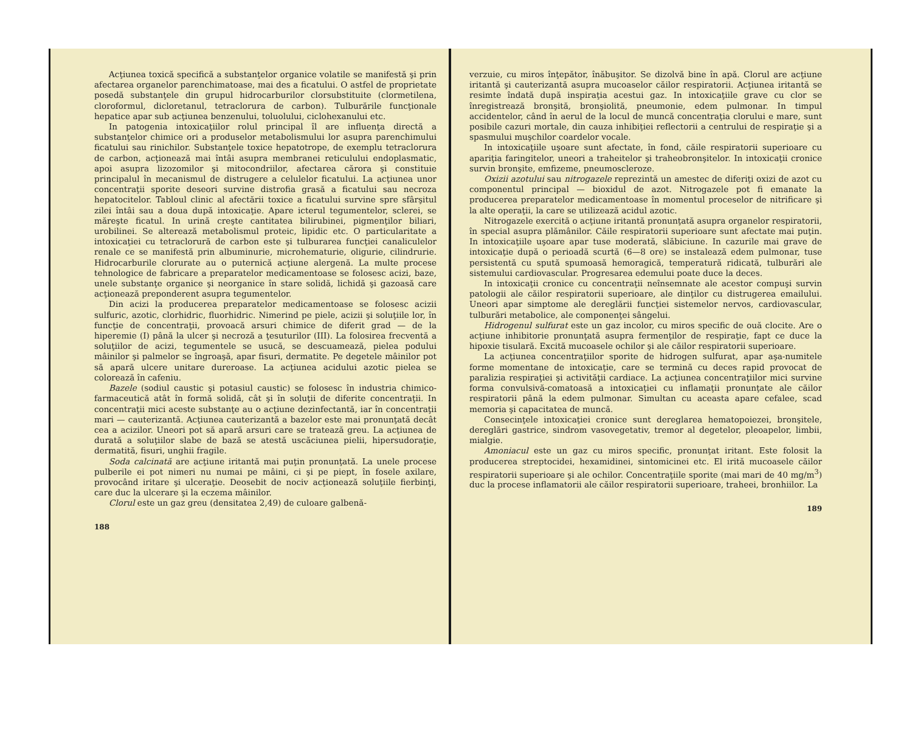Acţiunea toxică specifică a substanţelor organice volatile se manifestă şi prin afectarea organelor parenchimatoase, mai des a ficatului. O astfel de proprietate posedă substanţele din grupul hidrocarburilor clorsubstituite (clormetilena, cloroformul, dicloretanul, tetraclorura de carbon). Tulburările funcţionale hepatice apar sub acţiunea benzenului, toluolului, ciclohexanului etc.
In patogenia intoxicaţiilor rolul principal îl are influenţa directă a substanţelor chimice ori a produselor metabolismului lor asupra parenchimului ficatului sau rinichilor. Substanţele toxice hepatotrope, de exemplu tetraclorura de carbon, acţionează mai întâi asupra membranei reticulului endoplasmatic, apoi asupra lizozomilor şi mitocondriilor, afectarea cărora şi constituie principalul în mecanismul de distrugere a celulelor ficatului. La acţiunea unor concentraţii sporite deseori survine distrofia grasă a ficatului sau necroza hepatocitelor. Tabloul clinic al afectării toxice a ficatului survine spre sfârşitul zilei întâi sau a doua după intoxicaţie. Apare icterul tegumentelor, sclerei, se măreşte ficatul. In urină creşte cantitatea bilirubinei, pigmenţilor biliari, urobilinei. Se alterează metabolismul proteic, lipidic etc. O particularitate a intoxicaţiei cu tetraclorură de carbon este şi tulburarea funcţiei canaliculelor renale ce se manifestă prin albuminurie, microhematurie, oligurie, cilindrurie. Hidrocarburile clorurate au o puternică acţiune alergenă. La multe procese tehnologice de fabricare a preparatelor medicamentoase se folosesc acizi, baze, unele substanţe organice şi neorganice în stare solidă, lichidă şi gazoasă care acţionează preponderent asupra tegumentelor.
Din acizi la producerea preparatelor medicamentoase se folosesc acizii sulfuric, azotic, clorhidric, fluorhidric. Nimerind pe piele, acizii şi soluţiile lor, în funcţie de concentraţii, provoacă arsuri chimice de diferit grad — de la hiperemie (I) până la ulcer şi necroză a ţesuturilor (III). La folosirea frecventă a soluţiilor de acizi, tegumentele se usucă, se descuamează, pielea podului mâinilor şi palmelor se îngroaşă, apar fisuri, dermatite. Pe degetele mâinilor pot să apară ulcere unitare dureroase. La acţiunea acidului azotic pielea se colorează în cafeniu.
Bazele (sodiul caustic şi potasiul caustic) se folosesc în industria chimico-farmaceutică atât în formă solidă, cât şi în soluţii de diferite concentraţii. In concentraţii mici aceste substanţe au o acţiune dezinfectantă, iar în concentraţii mari — cauterizantă. Acţiunea cauterizantă a bazelor este mai pronunţată decât cea a acizilor. Uneori pot să apară arsuri care se tratează greu. La acţiunea de durată a soluţiilor slabe de bază se atestă uscăciunea pielii, hipersudoraţie, dermatită, fisuri, unghii fragile.
Soda calcinată are acţiune iritantă mai puţin pronunţată. La unele procese pulberile ei pot nimeri nu numai pe mâini, ci şi pe piept, în fosele axilare, provocând iritare şi ulceraţie. Deosebit de nociv acţionează soluţiile fierbinţi, care duc la ulcerare şi la eczema mâinilor.
Clorul este un gaz greu (densitatea 2,49) de culoare galbenă-
188
verzuie, cu miros înţepător, înăbuşitor. Se dizolvă bine în apă. Clorul are acţiune iritantă şi cauterizantă asupra mucoaselor căilor respiratorii. Acţiunea iritantă se resimte îndată după inspiraţia acestui gaz. In intoxicaţiile grave cu clor se înregistrează bronşită, bronşiolită, pneumonie, edem pulmonar. In timpul accidentelor, când în aerul de la locul de muncă concentraţia clorului e mare, sunt posibile cazuri mortale, din cauza inhibiţiei reflectorii a centrului de respiraţie şi a spasmului muşchilor coardelor vocale.
In intoxicaţiile uşoare sunt afectate, în fond, căile respiratorii superioare cu apariţia faringitelor, uneori a traheitelor şi traheobronşitelor. In intoxicaţii cronice survin bronşite, emfizeme, pneumoscleroze.
Oxizii azotului sau nitrogazele reprezintă un amestec de diferiţi oxizi de azot cu componentul principal — bioxidul de azot. Nitrogazele pot fi emanate la producerea preparatelor medicamentoase în momentul proceselor de nitrificare şi la alte operaţii, la care se utilizează acidul azotic.
Nitrogazele exercită o acţiune iritantă pronunţată asupra organelor respiratorii, în special asupra plămânilor. Căile respiratorii superioare sunt afectate mai puţin. In intoxicaţiile uşoare apar tuse moderată, slăbiciune. In cazurile mai grave de intoxicaţie după o perioadă scurtă (6—8 ore) se instalează edem pulmonar, tuse persistentă cu spută spumoasă hemoragică, temperatură ridicată, tulburări ale sistemului cardiovascular. Progresarea edemului poate duce la deces.
In intoxicaţii cronice cu concentraţii neînsemnate ale acestor compuşi survin patologii ale căilor respiratorii superioare, ale dinţilor cu distrugerea emailului. Uneori apar simptome ale dereglării funcţiei sistemelor nervos, cardiovascular, tulburări metabolice, ale componenţei sângelui.
Hidrogenul sulfurat este un gaz incolor, cu miros specific de ouă clocite. Are o acţiune inhibitorie pronunţată asupra fermenţilor de respiraţie, fapt ce duce la hipoxie tisulară. Excită mucoasele ochilor şi ale căilor respiratorii superioare.
La acţiunea concentraţiilor sporite de hidrogen sulfurat, apar aşa-numitele forme momentane de intoxicaţie, care se termină cu deces rapid provocat de paralizia respiraţiei şi activităţii cardiace. La acţiunea concentraţiilor mici survine forma convulsivă-comatoasă a intoxicaţiei cu inflamaţii pronunţate ale căilor respiratorii până la edem pulmonar. Simultan cu aceasta apare cefalee, scad memoria şi capacitatea de muncă.
Consecinţele intoxicaţiei cronice sunt dereglarea hematopoiezei, bronşitele, dereglări gastrice, sindrom vasovegetativ, tremor al degetelor, pleoapelor, limbii, mialgie.
Amoniacul este un gaz cu miros specific, pronunţat iritant. Este folosit la producerea streptocidei, hexamidinei, sintomicinei etc. El irită mucoasele căilor respiratorii superioare şi ale ochilor. Concentraţiile sporite (mai mari de 40 mg/m<sup>3</sup>) duc la procese inflamatorii ale căilor respiratorii superioare, traheei, bronhiilor. La
189